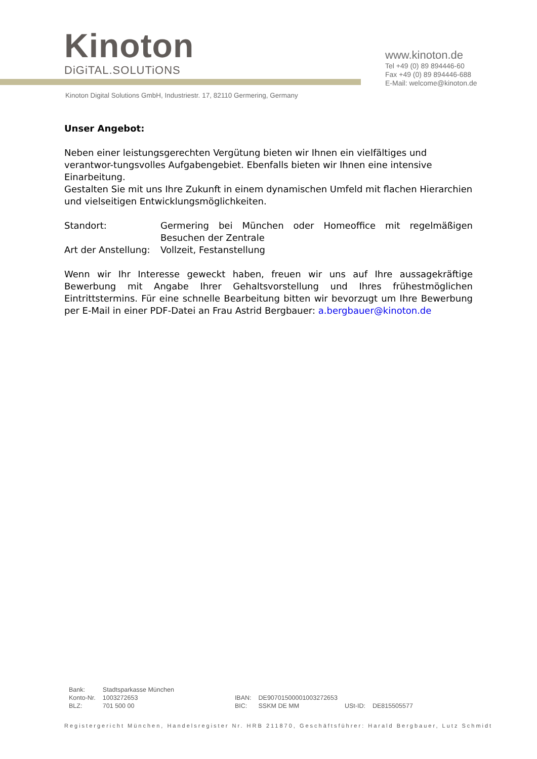Kinoton
DiGiTAL.SOLUTiONS
www.kinoton.de
Tel +49 (0) 89 894446-60
Fax +49 (0) 89 894446-688
E-Mail: welcome@kinoton.de
Kinoton Digital Solutions GmbH, Industriestr. 17, 82110 Germering, Germany
Unser Angebot:
Neben einer leistungsgerechten Vergütung bieten wir Ihnen ein vielfältiges und verantwor-tungsvolles Aufgabengebiet. Ebenfalls bieten wir Ihnen eine intensive Einarbeitung.
Gestalten Sie mit uns Ihre Zukunft in einem dynamischen Umfeld mit flachen Hierarchien und vielseitigen Entwicklungsmöglichkeiten.
| Standort: | Germering bei München oder Homeoffice mit regelmäßigen Besuchen der Zentrale |
| Art der Anstellung: | Vollzeit, Festanstellung |
Wenn wir Ihr Interesse geweckt haben, freuen wir uns auf Ihre aussagekräftige Bewerbung mit Angabe Ihrer Gehaltsvorstellung und Ihres frühestmöglichen Eintrittstermins. Für eine schnelle Bearbeitung bitten wir bevorzugt um Ihre Bewerbung per E-Mail in einer PDF-Datei an Frau Astrid Bergbauer: a.bergbauer@kinoton.de
| Bank: | Stadtsparkasse München | | | | |
| Konto-Nr. | 1003272653 | IBAN: | DE90701500001003272653 | | |
| BLZ: | 701 500 00 | BIC: | SSKM DE MM | USt-ID: | DE815505577 |
Registergericht München, Handelsregister Nr. HRB 211870, Geschäftsführer: Harald Bergbauer, Lutz Schmidt